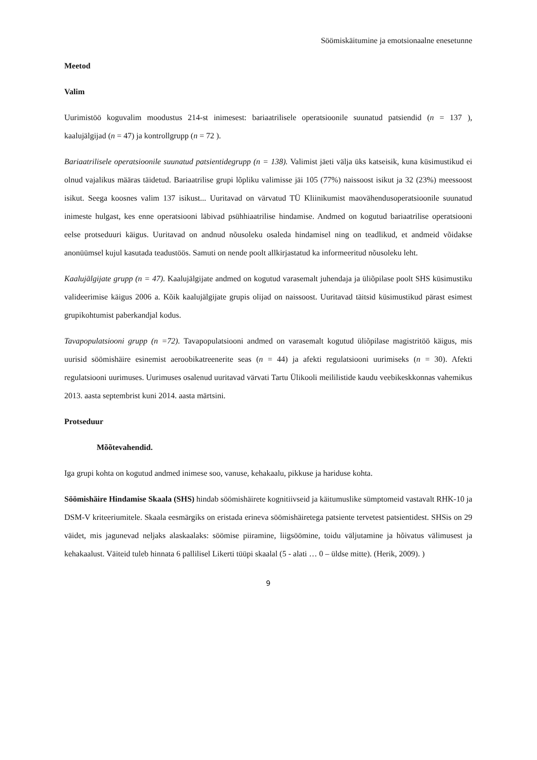Söömiskäitumine ja emotsionaalne enesetunne
Meetod
Valim
Uurimistöö koguvalim moodustus 214-st inimesest: bariaatrilisele operatsioonile suunatud patsiendid (n = 137 ), kaalujälgijad (n = 47) ja kontrollgrupp (n = 72 ).
Bariaatrilisele operatsioonile suunatud patsientidegrupp (n = 138). Valimist jäeti välja üks katseisik, kuna küsimustikud ei olnud vajalikus määras täidetud. Bariaatrilise grupi lõpliku valimisse jäi 105 (77%) naissoost isikut ja 32 (23%) meessoost isikut. Seega koosnes valim 137 isikust... Uuritavad on värvatud TÜ Kliinikumist maovähendusoperatsioonile suunatud inimeste hulgast, kes enne operatsiooni läbivad psühhiaatrilise hindamise. Andmed on kogutud bariaatrilise operatsiooni eelse protseduuri käigus. Uuritavad on andnud nõusoleku osaleda hindamisel ning on teadlikud, et andmeid võidakse anonüümsel kujul kasutada teadustöös. Samuti on nende poolt allkirjastatud ka informeeritud nõusoleku leht.
Kaalujälgijate grupp (n = 47). Kaalujälgijate andmed on kogutud varasemalt juhendaja ja üliõpilase poolt SHS küsimustiku valideerimise käigus 2006 a. Kõik kaalujälgijate grupis olijad on naissoost. Uuritavad täitsid küsimustikud pärast esimest grupikohtumist paberkandjal kodus.
Tavapopulatsiooni grupp (n =72). Tavapopulatsiooni andmed on varasemalt kogutud üliõpilase magistritöö käigus, mis uurisid söömishäire esinemist aeroobikatreenerite seas (n = 44) ja afekti regulatsiooni uurimiseks (n = 30). Afekti regulatsiooni uurimuses. Uurimuses osalenud uuritavad värvati Tartu Ülikooli meililistide kaudu veebikeskkonnas vahemikus 2013. aasta septembrist kuni 2014. aasta märtsini.
Protseduur
Mõõtevahendid.
Iga grupi kohta on kogutud andmed inimese soo, vanuse, kehakaalu, pikkuse ja hariduse kohta.
Söömishäire Hindamise Skaala (SHS) hindab söömishäirete kognitiivseid ja käitumuslike sümptomeid vastavalt RHK-10 ja DSM-V kriteeriumitele. Skaala eesmärgiks on eristada erineva söömishäiretega patsiente tervetest patsientidest. SHSis on 29 väidet, mis jagunevad neljaks alaskaalaks: söömise piiramine, liigsöömine, toidu väljutamine ja hõivatus välimusest ja kehakaalust. Väiteid tuleb hinnata 6 pallilisel Likerti tüüpi skaalal (5 - alati … 0 – üldse mitte). (Herik, 2009). )
9